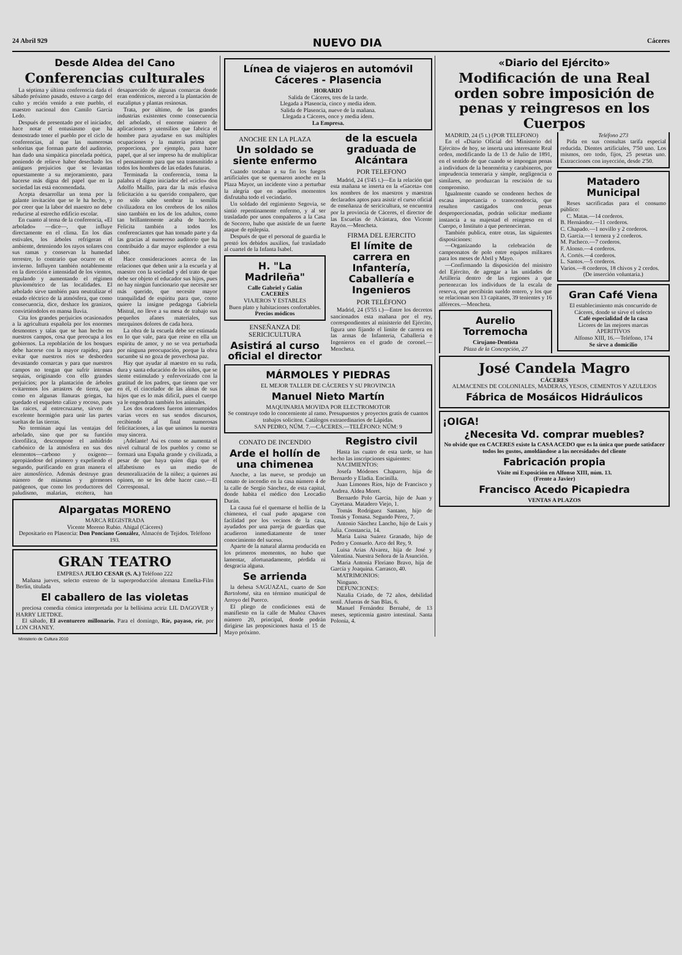24 Abril 929 NUEVO DIA Cáceres
Desde Aldea del Cano
Conferencias culturales
La séptima y última conferencia dada el sábado próximo pasado, estuvo a cargo del culto y recién venido a este pueblo, el maestro nacional don Camilo García Ledo.
Después de presentado por el iniciador, hace notar el entusiasmo que ha demostrado tener el pueblo por el ciclo de conferencias, al que las numerosas señoritas que forman parte del auditorio, han dado una simpática pincelada poética, poniendo de relieve haber desechado los antiguos prejuicios que se levantan opuestamente a su mejoramiento, para hacerse más digna del papel que en la sociedad las está encomendada.
Acepta desarrollar un tema por la galante invitación que se le ha hecho, y por creer que la labor del maestro no debe reducirse al estrecho edificio escolar.
En cuanto al tema de la conferencia, «El arbolado» —dice—, que influye directamente en el clima. En los días estivales, los árboles refrigeran el ambiente, deteniendo los rayos solares con sus ramas y conservan la humedad terrestre, lo contrario que ocurre en el invierno. Influyen también notablemente en la dirección e intensidad de los vientos, regulando y aumentando el régimen pluviométrico de las localidades. El arbolado sirve también para neutralizar el estado eléctrico de la atmósfera, que como consecuencia, dice, deshace los granizos, convirtiéndolos en mansa lluvia.
Cita los grandes perjuicios ocasionados a la agricultura española por los enormes desmontes y talas que se han hecho en nuestros campos, cosa que preocupa a los gobiernos. La repoblación de los bosques debe hacerse con la mayor rapidez, para evitar que nuestros ríos se desborden devastando comarcas y para que nuestros campos no tengan que sufrir intensas sequías, originando con ello grandes perjuicios; por la plantación de árboles evitaremos los arrastres de tierra, que como en algunas llanuras griegas, ha quedado el esqueleto calizo y rocoso, pues las raíces, al entrecruzarse, sirven de excelente hormigón para unir las partes sueltas de las tierras.
No terminan aquí las ventajas del arbolado, sino que por su función clorofílica, descompone el anhídrido carbónico de la atmósfera en sus dos elementos—carbono y oxígeno—apropiándose del primero y expeliendo el segundo, purificando en gran manera el aire atmosférico. Además destruye gran número de miasmas y gérmenes patógenos, que como los productores del paludismo, malarias, etcétera, han desaparecido de algunas comarcas donde eran endémicos, merced a la plantación de eucaliptus y plantas resinosas.
Trata, por último, de las grandes industrias existentes como consecuencia del arbolado, el enorme número de aplicaciones y utensilios que fabrica el hombre para ayudarse en sus múltiples ocupaciones y la materia prima que proporciona, por ejemplo, para hacer papel, que al ser impreso ha de multiplicar el pensamiento para que sea transmitido a todos los hombres de las edades futuras.
Terminada la conferencia, toma la palabra el digno iniciador del «ciclo» don Adolfo Maíllo, para dar la más efusiva felicitación a su querido compañero, que no sólo sabe sembrar la semilla civilizadora en los cerebros de los niños sino también en los de los adultos, como tan brillantemente acaba de hacerlo. Felicita también a todos los conferenciantes que han tomado parte y da las gracias al numeroso auditorio que ha contribuído a dar mayor esplendor a esta labor.
Hace consideraciones acerca de las relaciones que deben unir a la escuela y al maestro con la sociedad y del trato de que debe ser objeto el educador sus hijos, pues no hay ningún funcionario que necesite ser más querido, que necesite mayor tranquilidad de espíritu para que, como quiere la insigne pedagoga Gabriela Mistral, no lleve a su mesa de trabajo sus pequeños afanes materiales, sus mezquinos dolores de cada hora.
La obra de la escuela debe ser estimada en lo que vale, para que reine en ella un espíritu de amor, y no se vea perturbada por ninguna preocupación, porque la obra sucumbe si no goza de provechosa paz.
Hay que ayudar al maestro en su ruda, dura y santa educación de los niños, que se siente estimulado y enfervorizado con la gratitud de los padres, que tienen que ver en él, el cincelador de las almas de sus hijos que es lo más difícil, pues el cuerpo ya le engendran también los animales.
Los dos oradores fueron interrumpidos varias veces en sus sendos discursos, recibiendo al final numerosas felicitaciones, a las que unimos la nuestra muy sincera.
¡Adelante! Así es como se aumenta el nivel cultural de los pueblos y como se formará una España grande y civilizada, a pesar de que haya quien diga que el alfabetismo es un medio de desmoralización de la niñez; a quienes así opinen, no se les debe hacer caso.—El Corresponsal.
Alpargatas MORENO
MARCA REGISTRADA
Vicente Moreno Rubio. Ahigal (Cáceres)
Depositario en Plasencia: Don Ponciano González, Almacén de Tejidos. Teléfono 193.
GRAN TEATRO
EMPRESA JULIO CESAR (S. A.) Teléfono 222
Mañana jueves, selecto estreno de la superproducción alemana Emelka-Film Berlín, titulada
El caballero de las violetas
preciosa comedia cómica interpretada por la bellísima actriz LIL DAGOVER y HARRY LIETDKE.
El sábado, El aventurero millonario. Para el domingo, Ríe, payaso, ríe, por LON CHANEY.
Línea de viajeros en automóvil
Cáceres - Plasencia
HORARIO
Salida de Cáceres, tres de la tarde.
Llegada a Plasencia, cinco y media ídem.
Salida de Plasencia, nueve de la mañana.
Llegada a Cáceres, once y media ídem.
La Empresa.
ANOCHE EN LA PLAZA
Un soldado se siente enfermo
Cuando tocaban a su fin los fuegos artificiales que se quemaron anoche en la Plaza Mayor, un incidente vino a perturbar la alegría que en aquellos momentos disfrutaba todo el vecindario.
Un soldado del regimiento Segovia, se sintió repentinamente enfermo, y al ser trasladado por unos compañeros a la Casa de Socorro, hubo que asistirle de un fuerte ataque de epilepsia.
Después de que el personal de guardia le prestó los debidos auxilios, fué trasladado al cuartel de la Infanta Isabel.
H. "La Madrileña"
Calle Gabriel y Galán
CACERES
VIAJEROS Y ESTABLES
Buen plato y habitaciones confortables.
Precios módicos
ENSEÑANZA DE SERICICULTURA
Asistirá al curso oficial el director de la escuela graduada de Alcántara
POR TELEFONO
Madrid, 24 (5'45 t.)—En la relación que esta mañana se inserta en la «Gaceta» con los nombres de los maestros y maestras declarados aptos para asistir el curso oficial de enseñanza de sericicultura, se encuentra por la provincia de Cáceres, el director de las Escuelas de Alcántara, don Vicente Rayón.—Mencheta.
FIRMA DEL EJERCITO
El límite de carrera en Infantería, Caballería e Ingenieros
POR TELÉFONO
Madrid, 24 (5'55 t.)—Entre los decretos sancionados esta mañana por el rey, correspondientes al ministerio del Ejército, figura uno fijando el límite de carrera en las armas de Infantería, Caballería e Ingenieros en el grado de coronel.—Mencheta.
MÁRMOLES Y PIEDRAS
EL MEJOR TALLER DE CÁCERES Y SU PROVINCIA
Manuel Nieto Martín
MAQUINARIA MOVIDA POR ELECTROMOTOR
Se construye todo lo concerniente al ramo. Presupuestos y proyectos gratis de cuantos trabajos soliciten. Catálogos extraordinarios de Lápidas.
SAN PEDRO, NÚM. 7.—CÁCERES.—TELÉFONO: NÚM: 9
CONATO DE INCENDIO
Arde el hollín de una chimenea
Anoche, a las nueve, se produjo un conato de incendio en la casa número 4 de la calle de Sergio Sánchez, de esta capital, donde habita el médico don Leocadio Durán.
La causa fué el quemarse el hollín de la chimenea, el cual pudo apagarse con facilidad por los vecinos de la casa, ayudados por una pareja de guardias que acudieron inmediatamente de tener conocimiento del suceso.
Aparte de la natural alarma producida en los primeros momentos, no hubo que lamentar, afortunadamente, pérdida ni desgracia alguna.
Se arrienda
la dehesa SAGUAZAL, cuarto de San Bartolomé, sita en término municipal de Arroyo del Puerco.
El pliego de condiciones está de manifiesto en la calle de Muñoz Chaves número 20, principal, donde podrán dirigirse las proposiciones hasta el 15 de Mayo próximo.
Registro civil
Hasta las cuatro de esta tarde, se han hecho las inscripciones siguientes:
NACIMIENTOS:
Josefa Módenes Chaparro, hija de Bernardo y Eladia. Encinilla.
Juan Limones Ríos, hijo de Francisco y Andrea. Aldea Moret.
Bernardo Polo García, hijo de Juan y Cayetana. Matadero Viejo, 1.
Tomás Rodríguez Santano, hijo de Tomás y Tomasa. Segundo Pérez, 7.
Antonio Sánchez Lancho, hijo de Luis y Julia. Constancia, 14.
María Luisa Suárez Granado, hijo de Pedro y Consuelo. Arco del Rey, 9.
Luisa Arias Alvarez, hija de José y Valentina. Nuestra Señora de la Asunción.
María Antonia Floriano Bravo, hija de García y Joaquina. Carrasco, 40.
MATRIMONIOS:
Ninguno.
DEFUNCIONES:
Natalia Criado, de 72 años, debilidad senil. Afueras de San Blas, 6.
Manuel Fernández Bernabé, de 13 meses, septicemia gastro intestinal. Santa Polonia, 4.
«Diario del Ejército»
Modificación de una Real orden sobre imposición de penas y reingresos en los Cuerpos
MADRID, 24 (5 t.) (POR TELEFONO)
En el «Diario Oficial del Ministerio del Ejército» de hoy, se inserta una interesante Real orden, modificando la de 13 de Julio de 1891, en el sentido de que cuando se impongan penas a individuos de la benemérita y carabineros, por imprudencia temeraria y simple, negligencia o similares, no produzcan la rescisión de su compromiso.
Igualmente cuando se condenen hechos de escasa importancia o transcendencia, que resulten castigados con penas desproporcionadas, podrán solicitar mediante instancia a su majestad el reingreso en el Cuerpo, o Instituto a que pertenecieran.
También publica, entre otras, las siguientes disposiciones:
—Organizando la celebración de campeonatos de polo entre equipos militares para los meses de Abril y Mayo.
—Confirmando la disposición del ministro del Ejército, de agregar a las unidades de Artillería dentro de las regiones a que pertenezcan los individuos de la escala de reserva, que percibirán sueldo entero, y los que se relacionan son 13 capitanes, 39 tenientes y 16 alféreces.—Mencheta.
Aurelio Torremocha
Cirujano-Dentista
Plaza de la Concepción, 27
Teléfono 273
Pida en sus consultas tarifa especial reducida. Dientes artificiales, 7'50 uno. Los mismos, oro todo, fijos, 25 pesetas uno. Extracciones con inyección, desde 2'50.
Matadero Municipal
Reses sacrificadas para el consumo público:
C. Matas.—14 corderos.
B. Hernández.—11 corderos.
C. Chapado.—1 novillo y 2 corderos.
D. García.—1 ternera y 2 corderos.
M. Pacheco.—7 corderos.
F. Alonso.—4 corderos.
A. Cortés.—4 corderos.
L. Santos.—5 corderos.
Varios.—8 corderos, 18 chivos y 2 cerdos.
(De inserción voluntaria.)
Gran Café Viena
El establecimiento más concurrido de Cáceres, donde se sirve el selecto
Café especialidad de la casa
Licores de las mejores marcas
APERITIVOS
Alfonso XIII, 16.—Teléfono, 174
Se sirve a domicilio
José Candela Magro
CÁCERES
ALMACENES DE COLONIALES, MADERAS, YESOS, CEMENTOS Y AZULEJOS
Fábrica de Mosáicos Hidráulicos
¡OIGA!
¿Necesita Vd. comprar muebles?
No olvide que en CACERES existe la CASA ACEDO que es la única que puede satisfacer todos los gustos, amoldándose a las necesidades del cliente
Fabricación propia
Visite mi Exposición en Alfonso XIII, núm. 13.
(Frente a Javier)
Francisco Acedo Picapiedra
VENTAS A PLAZOS
Ministerio de Cultura 2010